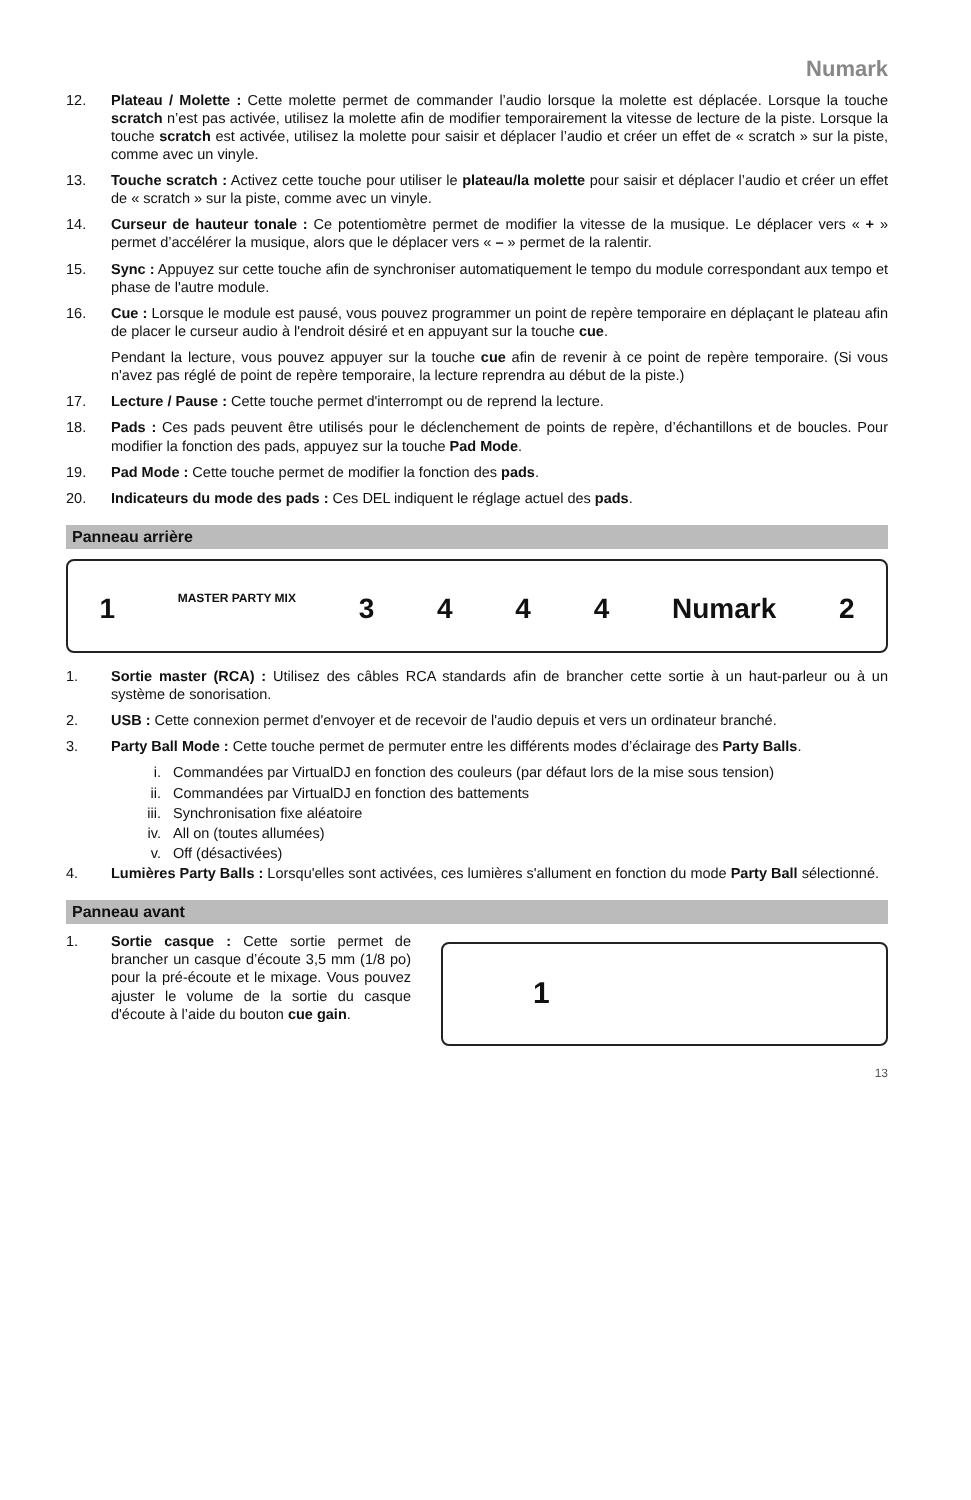Numark
12. Plateau / Molette : Cette molette permet de commander l’audio lorsque la molette est déplacée. Lorsque la touche scratch n’est pas activée, utilisez la molette afin de modifier temporairement la vitesse de lecture de la piste. Lorsque la touche scratch est activée, utilisez la molette pour saisir et déplacer l’audio et créer un effet de « scratch » sur la piste, comme avec un vinyle.
13. Touche scratch : Activez cette touche pour utiliser le plateau/la molette pour saisir et déplacer l’audio et créer un effet de « scratch » sur la piste, comme avec un vinyle.
14. Curseur de hauteur tonale : Ce potentiomètre permet de modifier la vitesse de la musique. Le déplacer vers « + » permet d’accélérer la musique, alors que le déplacer vers « – » permet de la ralentir.
15. Sync : Appuyez sur cette touche afin de synchroniser automatiquement le tempo du module correspondant aux tempo et phase de l'autre module.
16. Cue : Lorsque le module est pausé, vous pouvez programmer un point de repère temporaire en déplaçant le plateau afin de placer le curseur audio à l'endroit désiré et en appuyant sur la touche cue.
Pendant la lecture, vous pouvez appuyer sur la touche cue afin de revenir à ce point de repère temporaire. (Si vous n'avez pas réglé de point de repère temporaire, la lecture reprendra au début de la piste.)
17. Lecture / Pause : Cette touche permet d'interrompt ou de reprend la lecture.
18. Pads : Ces pads peuvent être utilisés pour le déclenchement de points de repère, d’échantillons et de boucles. Pour modifier la fonction des pads, appuyez sur la touche Pad Mode.
19. Pad Mode : Cette touche permet de modifier la fonction des pads.
20. Indicateurs du mode des pads : Ces DEL indiquent le réglage actuel des pads.
Panneau arrière
1 MASTER PARTY MIX 3444 Numark 2
1. Sortie master (RCA) : Utilisez des câbles RCA standards afin de brancher cette sortie à un haut-parleur ou à un système de sonorisation.
2. USB : Cette connexion permet d'envoyer et de recevoir de l'audio depuis et vers un ordinateur branché.
3. Party Ball Mode : Cette touche permet de permuter entre les différents modes d’éclairage des Party Balls.
i. Commandées par VirtualDJ en fonction des couleurs (par défaut lors de la mise sous tension)
ii. Commandées par VirtualDJ en fonction des battements
iii. Synchronisation fixe aléatoire
iv. All on (toutes allumées)
v. Off (désactivées)
4. Lumières Party Balls : Lorsqu'elles sont activées, ces lumières s'allument en fonction du mode Party Ball sélectionné.
Panneau avant
1. Sortie casque : Cette sortie permet de brancher un casque d’écoute 3,5 mm (1/8 po) pour la pré-écoute et le mixage. Vous pouvez ajuster le volume de la sortie du casque d'écoute à l’aide du bouton cue gain.
1
13